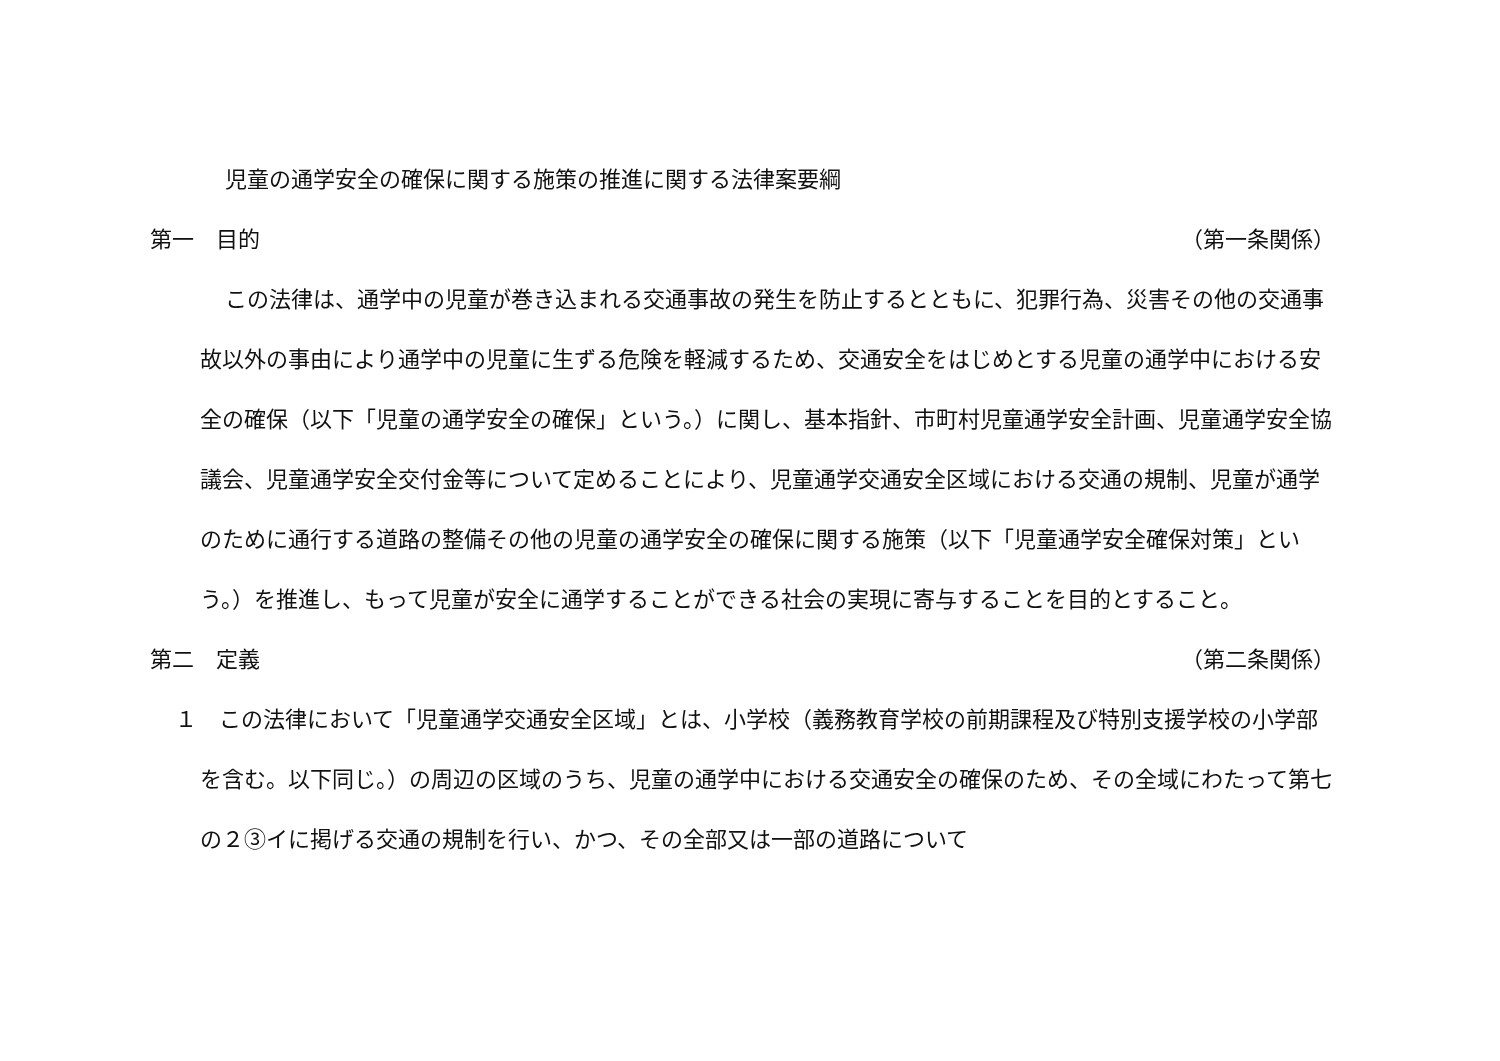児童の通学安全の確保に関する施策の推進に関する法律案要綱
第一　目的 （第一条関係）
この法律は、通学中の児童が巻き込まれる交通事故の発生を防止するとともに、犯罪行為、災害その他の交通事故以外の事由により通学中の児童に生ずる危険を軽減するため、交通安全をはじめとする児童の通学中における安全の確保（以下「児童の通学安全の確保」という。）に関し、基本指針、市町村児童通学安全計画、児童通学安全協議会、児童通学安全交付金等について定めることにより、児童通学交通安全区域における交通の規制、児童が通学のために通行する道路の整備その他の児童の通学安全の確保に関する施策（以下「児童通学安全確保対策」という。）を推進し、もって児童が安全に通学することができる社会の実現に寄与することを目的とすること。
第二　定義 （第二条関係）
１　この法律において「児童通学交通安全区域」とは、小学校（義務教育学校の前期課程及び特別支援学校の小学部を含む。以下同じ。）の周辺の区域のうち、児童の通学中における交通安全の確保のため、その全域にわたって第七の２③イに掲げる交通の規制を行い、かつ、その全部又は一部の道路について